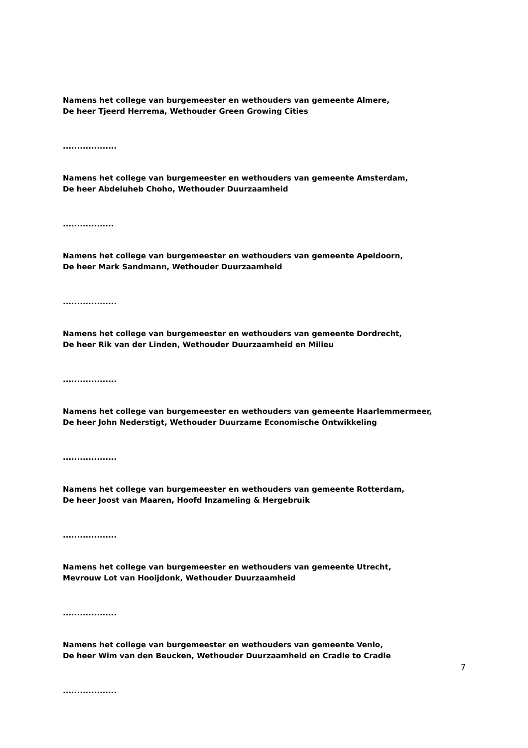Namens het college van burgemeester en wethouders van gemeente Almere,
De heer Tjeerd Herrema, Wethouder Green Growing Cities
...................
Namens het college van burgemeester en wethouders van gemeente Amsterdam,
De heer Abdeluheb Choho, Wethouder Duurzaamheid
..................
Namens het college van burgemeester en wethouders van gemeente Apeldoorn,
De heer Mark Sandmann, Wethouder Duurzaamheid
...................
Namens het college van burgemeester en wethouders van gemeente Dordrecht,
De heer Rik van der Linden, Wethouder Duurzaamheid en Milieu
...................
Namens het college van burgemeester en wethouders van gemeente Haarlemmermeer,
De heer John Nederstigt, Wethouder Duurzame Economische Ontwikkeling
...................
Namens het college van burgemeester en wethouders van gemeente Rotterdam,
De heer Joost van Maaren, Hoofd Inzameling & Hergebruik
...................
Namens het college van burgemeester en wethouders van gemeente Utrecht,
Mevrouw Lot van Hooijdonk, Wethouder Duurzaamheid
...................
Namens het college van burgemeester en wethouders van gemeente Venlo,
De heer Wim van den Beucken, Wethouder Duurzaamheid en Cradle to Cradle
...................
7